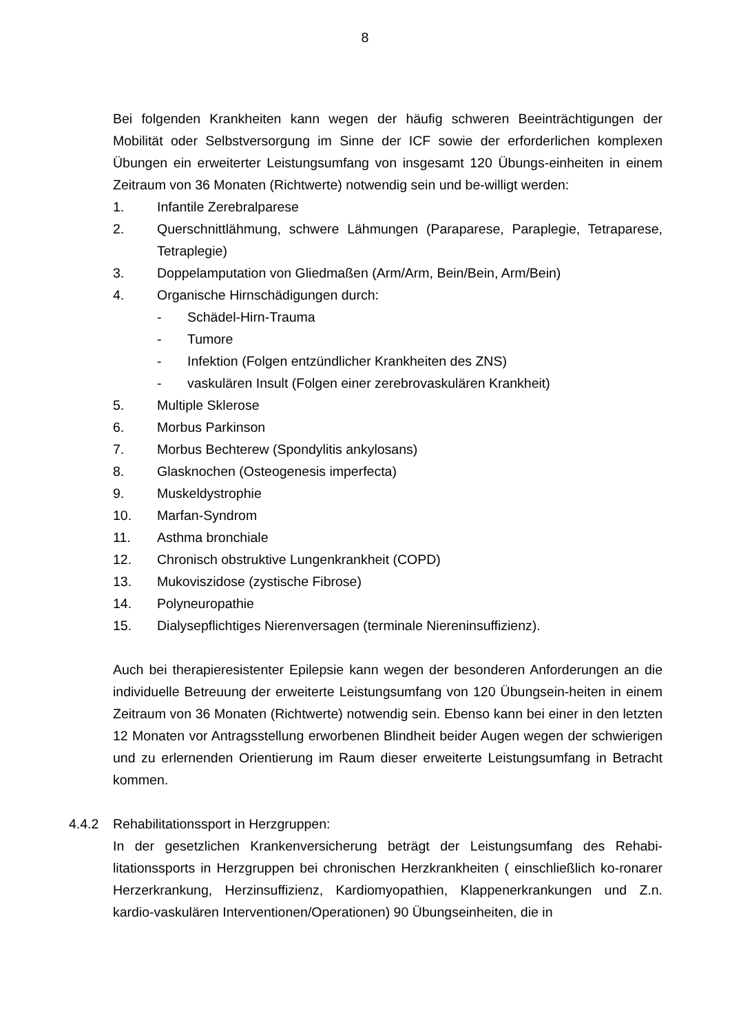8
Bei folgenden Krankheiten kann wegen der häufig schweren Beeinträchtigungen der Mobilität oder Selbstversorgung im Sinne der ICF sowie der erforderlichen komplexen Übungen ein erweiterter Leistungsumfang von insgesamt 120 Übungs-einheiten in einem Zeitraum von 36 Monaten (Richtwerte) notwendig sein und be-willigt werden:
1. Infantile Zerebralparese
2. Querschnittlähmung, schwere Lähmungen (Paraparese, Paraplegie, Tetraparese, Tetraplegie)
3. Doppelamputation von Gliedmaßen (Arm/Arm, Bein/Bein, Arm/Bein)
4. Organische Hirnschädigungen durch:
- Schädel-Hirn-Trauma
- Tumore
- Infektion (Folgen entzündlicher Krankheiten des ZNS)
- vaskulären Insult (Folgen einer zerebrovaskulären Krankheit)
5. Multiple Sklerose
6. Morbus Parkinson
7. Morbus Bechterew (Spondylitis ankylosans)
8. Glasknochen (Osteogenesis imperfecta)
9. Muskeldystrophie
10. Marfan-Syndrom
11. Asthma bronchiale
12. Chronisch obstruktive Lungenkrankheit (COPD)
13. Mukoviszidose (zystische Fibrose)
14. Polyneuropathie
15. Dialysepflichtiges Nierenversagen (terminale Niereninsuffizienz).
Auch bei therapieresistenter Epilepsie kann wegen der besonderen Anforderungen an die individuelle Betreuung der erweiterte Leistungsumfang von 120 Übungsein-heiten in einem Zeitraum von 36 Monaten (Richtwerte) notwendig sein. Ebenso kann bei einer in den letzten 12 Monaten vor Antragsstellung erworbenen Blindheit beider Augen wegen der schwierigen und zu erlernenden Orientierung im Raum dieser erweiterte Leistungsumfang in Betracht kommen.
4.4.2 Rehabilitationssport in Herzgruppen:
In der gesetzlichen Krankenversicherung beträgt der Leistungsumfang des Rehabi-litationssports in Herzgruppen bei chronischen Herzkrankheiten ( einschließlich ko-ronarer Herzerkrankung, Herzinsuffizienz, Kardiomyopathien, Klappenerkrankungen und Z.n. kardio-vaskulären Interventionen/Operationen) 90 Übungseinheiten, die in